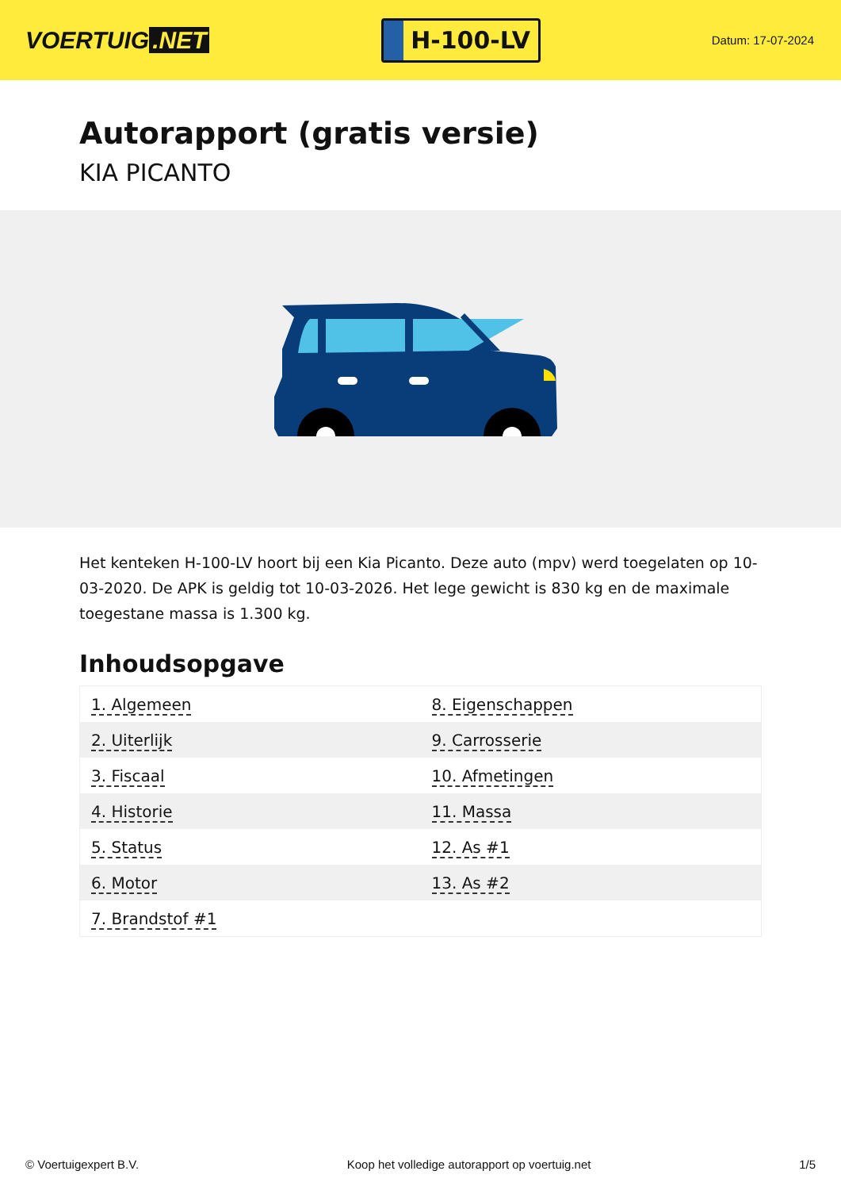VOERTUIG.NET
H-100-LV
Datum: 17-07-2024
Autorapport (gratis versie)
KIA PICANTO
Het kenteken H-100-LV hoort bij een Kia Picanto. Deze auto (mpv) werd toegelaten op 10-03-2020. De APK is geldig tot 10-03-2026. Het lege gewicht is 830 kg en de maximale toegestane massa is 1.300 kg.
Inhoudsopgave
| 1. Algemeen | 8. Eigenschappen |
| 2. Uiterlijk | 9. Carrosserie |
| 3. Fiscaal | 10. Afmetingen |
| 4. Historie | 11. Massa |
| 5. Status | 12. As #1 |
| 6. Motor | 13. As #2 |
| 7. Brandstof #1 | |
© Voertuigexpert B.V. Koop het volledige autorapport op voertuig.net 1/5